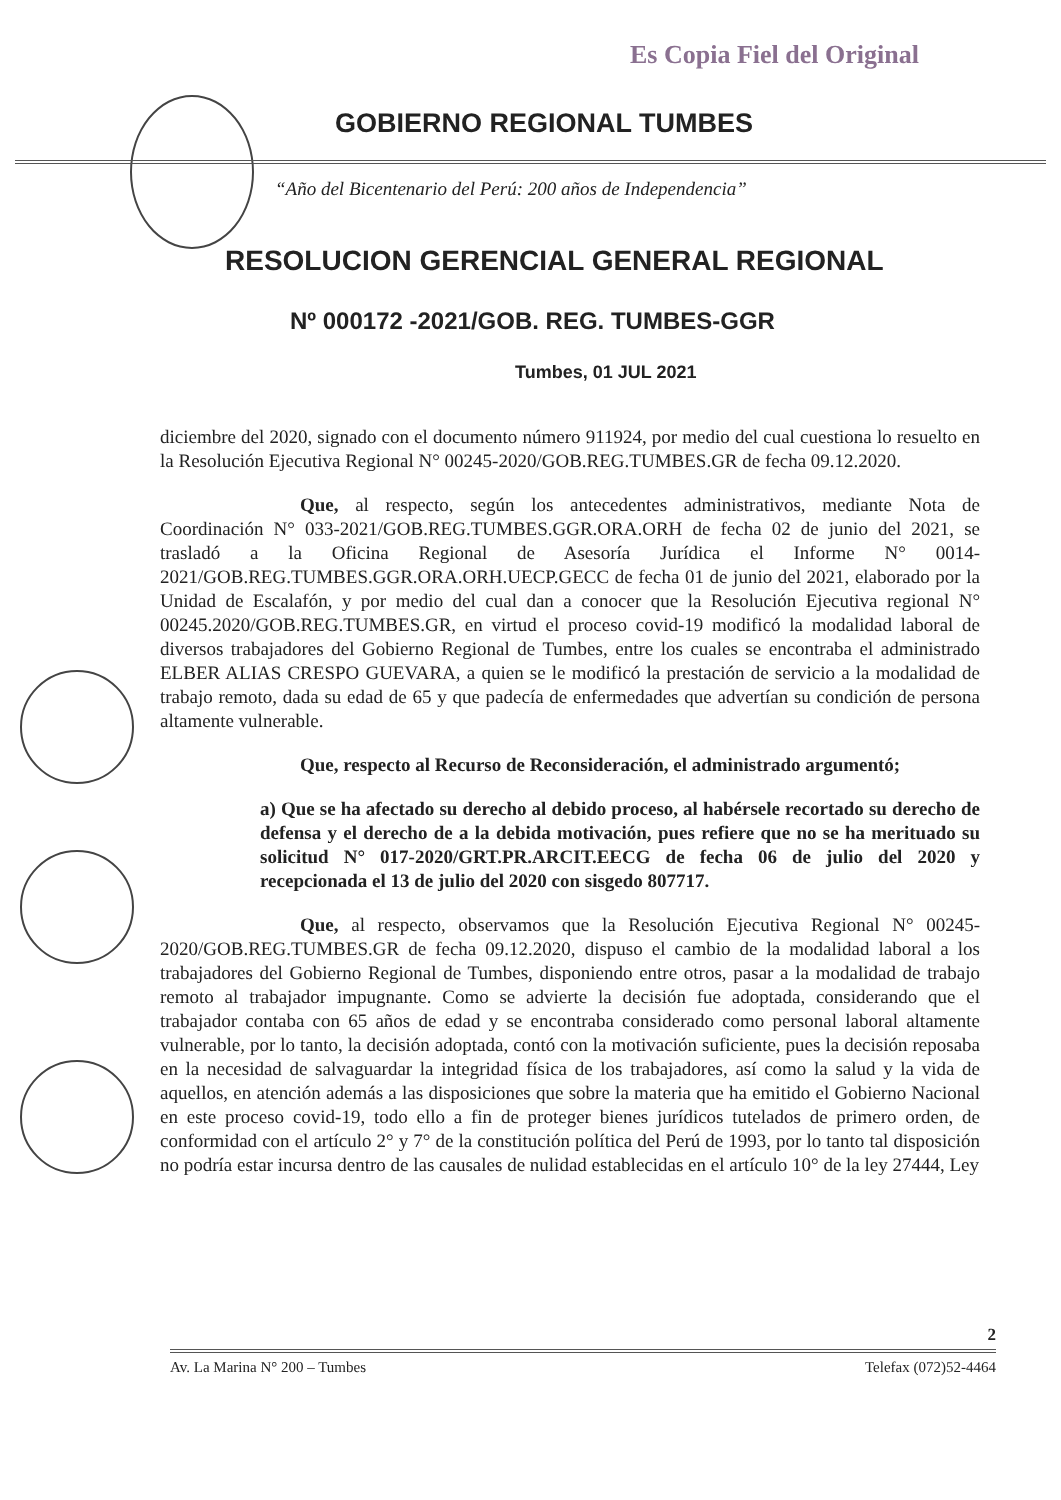Es Copia Fiel del Original
GOBIERNO REGIONAL TUMBES
“Año del Bicentenario del Perú: 200 años de Independencia”
RESOLUCION GERENCIAL GENERAL REGIONAL
Nº 000172 -2021/GOB. REG. TUMBES-GGR
Tumbes, 01 JUL 2021
diciembre del 2020, signado con el documento número 911924, por medio del cual cuestiona lo resuelto en la Resolución Ejecutiva Regional N° 00245-2020/GOB.REG.TUMBES.GR de fecha 09.12.2020.
Que, al respecto, según los antecedentes administrativos, mediante Nota de Coordinación N° 033-2021/GOB.REG.TUMBES.GGR.ORA.ORH de fecha 02 de junio del 2021, se trasladó a la Oficina Regional de Asesoría Jurídica el Informe N° 0014-2021/GOB.REG.TUMBES.GGR.ORA.ORH.UECP.GECC de fecha 01 de junio del 2021, elaborado por la Unidad de Escalafón, y por medio del cual dan a conocer que la Resolución Ejecutiva regional N° 00245.2020/GOB.REG.TUMBES.GR, en virtud el proceso covid-19 modificó la modalidad laboral de diversos trabajadores del Gobierno Regional de Tumbes, entre los cuales se encontraba el administrado ELBER ALIAS CRESPO GUEVARA, a quien se le modificó la prestación de servicio a la modalidad de trabajo remoto, dada su edad de 65 y que padecía de enfermedades que advertían su condición de persona altamente vulnerable.
Que, respecto al Recurso de Reconsideración, el administrado argumentó;
a) Que se ha afectado su derecho al debido proceso, al habérsele recortado su derecho de defensa y el derecho de a la debida motivación, pues refiere que no se ha merituado su solicitud N° 017-2020/GRT.PR.ARCIT.EECG de fecha 06 de julio del 2020 y recepcionada el 13 de julio del 2020 con sisgedo 807717.
Que, al respecto, observamos que la Resolución Ejecutiva Regional N° 00245-2020/GOB.REG.TUMBES.GR de fecha 09.12.2020, dispuso el cambio de la modalidad laboral a los trabajadores del Gobierno Regional de Tumbes, disponiendo entre otros, pasar a la modalidad de trabajo remoto al trabajador impugnante. Como se advierte la decisión fue adoptada, considerando que el trabajador contaba con 65 años de edad y se encontraba considerado como personal laboral altamente vulnerable, por lo tanto, la decisión adoptada, contó con la motivación suficiente, pues la decisión reposaba en la necesidad de salvaguardar la integridad física de los trabajadores, así como la salud y la vida de aquellos, en atención además a las disposiciones que sobre la materia que ha emitido el Gobierno Nacional en este proceso covid-19, todo ello a fin de proteger bienes jurídicos tutelados de primero orden, de conformidad con el artículo 2° y 7° de la constitución política del Perú de 1993, por lo tanto tal disposición no podría estar incursa dentro de las causales de nulidad establecidas en el artículo 10° de la ley 27444, Ley
2
Av. La Marina N° 200 – Tumbes Telefax (072)52-4464